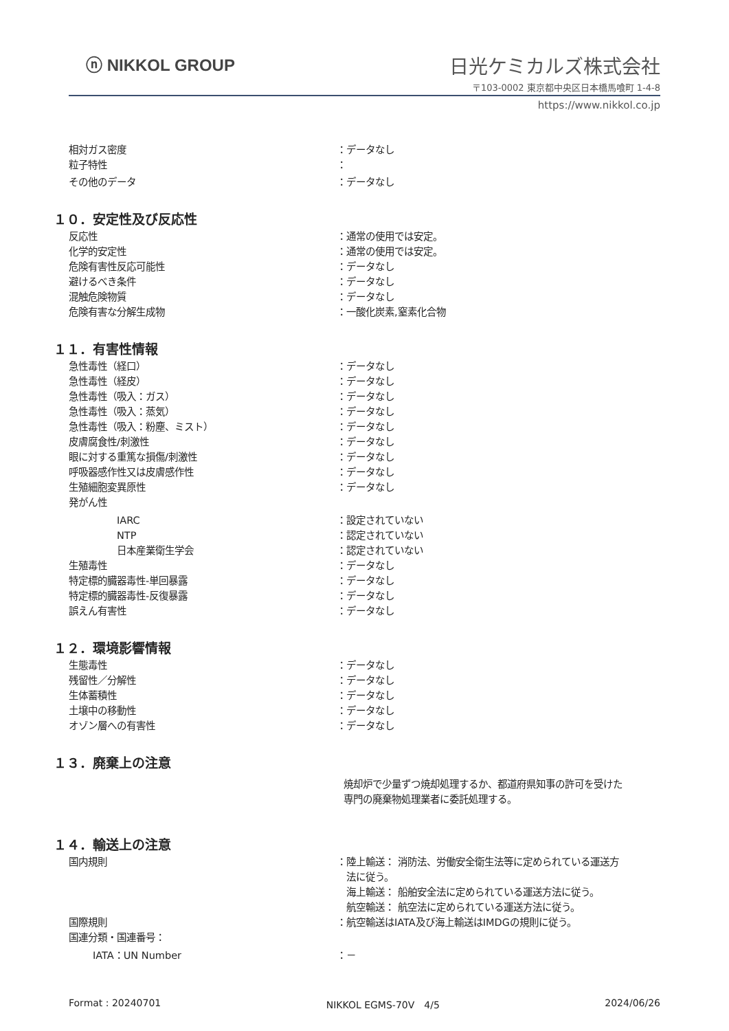ⓝ NIKKOL GROUP
日光ケミカルズ株式会社
〒103-0002 東京都中央区日本橋馬喰町 1-4-8
https://www.nikkol.co.jp
相対ガス密度 ：データなし
粒子特性 ：
その他のデータ ：データなし
１０．安定性及び反応性
反応性 ：通常の使用では安定。
化学的安定性 ：通常の使用では安定。
危険有害性反応可能性 ：データなし
避けるべき条件 ：データなし
混触危険物質 ：データなし
危険有害な分解生成物 ：一酸化炭素,窒素化合物
１１．有害性情報
急性毒性（経口） ：データなし
急性毒性（経皮） ：データなし
急性毒性（吸入：ガス） ：データなし
急性毒性（吸入：蒸気） ：データなし
急性毒性（吸入：粉塵、ミスト） ：データなし
皮膚腐食性/刺激性 ：データなし
眼に対する重篤な損傷/刺激性 ：データなし
呼吸器感作性又は皮膚感作性 ：データなし
生殖細胞変異原性 ：データなし
発がん性
IARC ：設定されていない
NTP ：認定されていない
日本産業衛生学会 ：認定されていない
生殖毒性 ：データなし
特定標的臓器毒性-単回暴露 ：データなし
特定標的臓器毒性-反復暴露 ：データなし
誤えん有害性 ：データなし
１２．環境影響情報
生態毒性 ：データなし
残留性／分解性 ：データなし
生体蓄積性 ：データなし
土壌中の移動性 ：データなし
オゾン層への有害性 ：データなし
１３．廃棄上の注意
焼却炉で少量ずつ焼却処理するか、都道府県知事の許可を受けた
専門の廃棄物処理業者に委託処理する。
１４．輸送上の注意
国内規則 ：陸上輸送： 消防法、労働安全衛生法等に定められている運送方
　法に従う。
　海上輸送： 船舶安全法に定められている運送方法に従う。
　航空輸送： 航空法に定められている運送方法に従う。
国際規則 ：航空輸送はIATA及び海上輸送はIMDGの規則に従う。
国連分類・国連番号：
IATA：UN Number ：－
Format : 20240701 NIKKOL EGMS-70V　4/5 2024/06/26